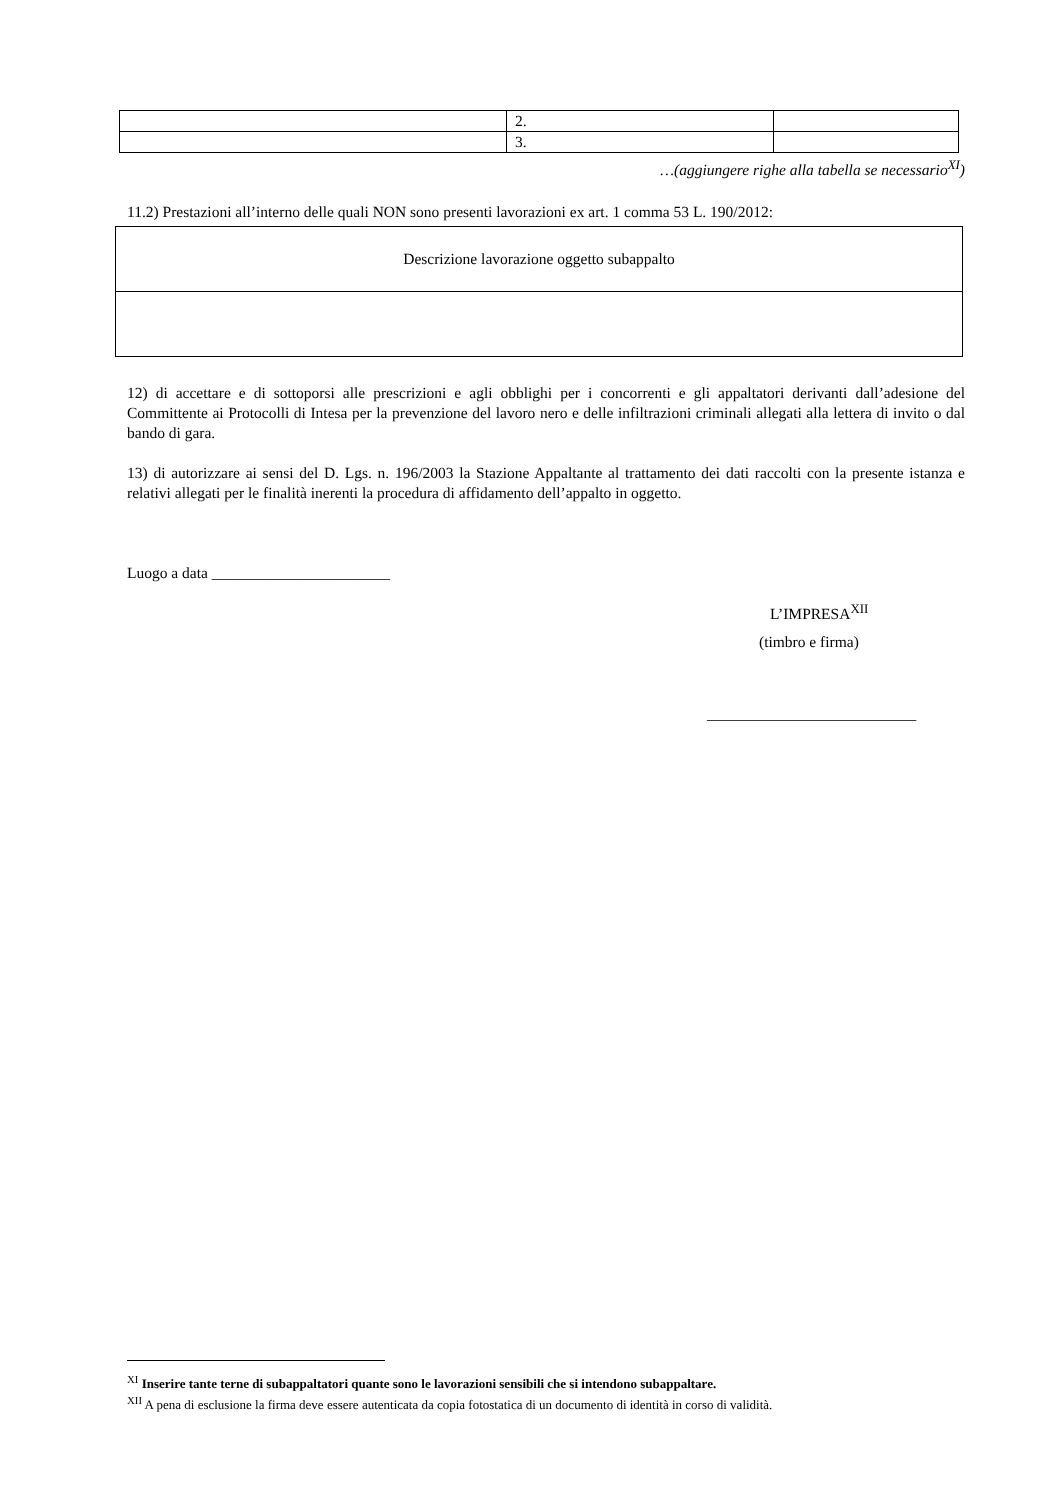| | 2. | |
| | 3. | |
…(aggiungere righe alla tabella se necessario<sup>XI</sup>)
11.2) Prestazioni all’interno delle quali NON sono presenti lavorazioni ex art. 1 comma 53 L. 190/2012:
| Descrizione lavorazione oggetto subappalto |
12) di accettare e di sottoporsi alle prescrizioni e agli obblighi per i concorrenti e gli appaltatori derivanti dall’adesione del Committente ai Protocolli di Intesa per la prevenzione del lavoro nero e delle infiltrazioni criminali allegati alla lettera di invito o dal bando di gara.
13) di autorizzare ai sensi del D. Lgs. n. 196/2003 la Stazione Appaltante al trattamento dei dati raccolti con la presente istanza e relativi allegati per le finalità inerenti la procedura di affidamento dell’appalto in oggetto.
Luogo a data _______________________
L’IMPRESA<sup>XII</sup>
(timbro e firma)
___________________________
<sup>XI</sup> Inserire tante terne di subappaltatori quante sono le lavorazioni sensibili che si intendono subappaltare.
<sup>XII</sup> A pena di esclusione la firma deve essere autenticata da copia fotostatica di un documento di identità in corso di validità.